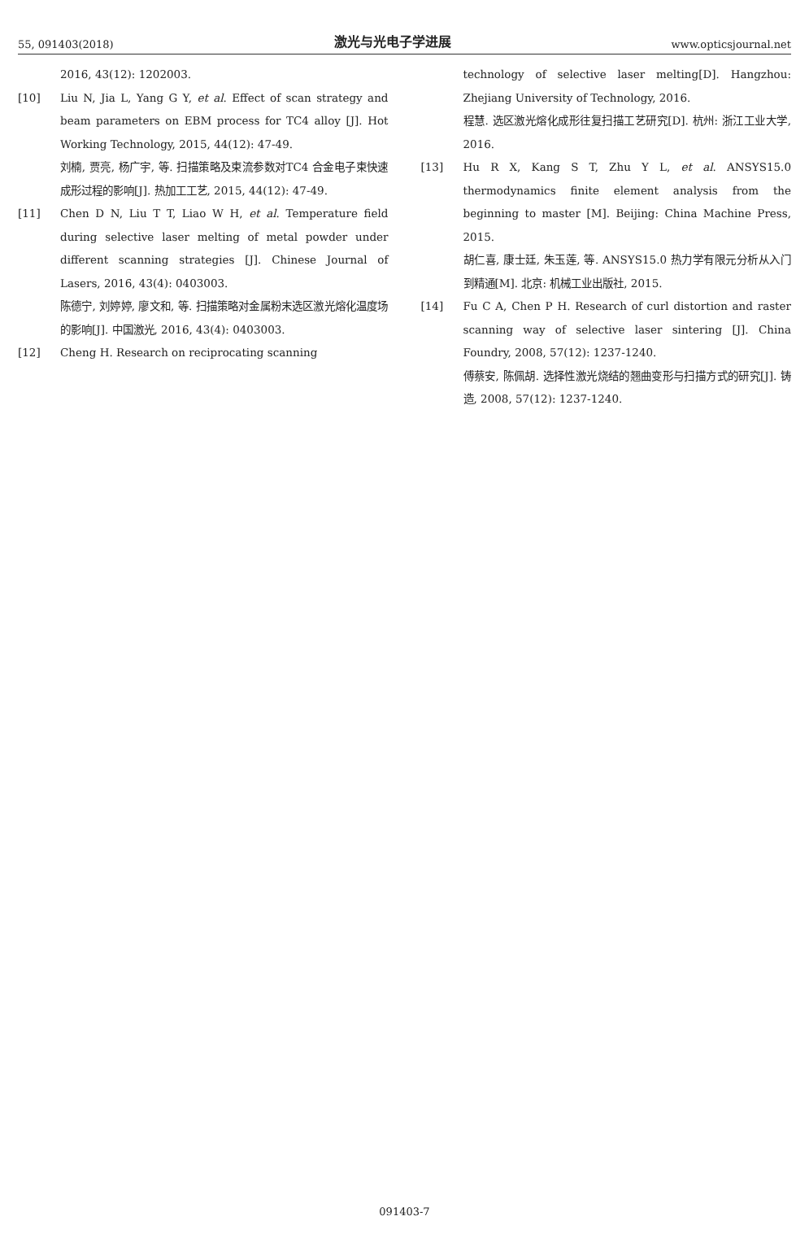55, 091403(2018) 激光与光电子学进展 www.opticsjournal.net
2016, 43(12): 1202003.
[10] Liu N, Jia L, Yang G Y, et al. Effect of scan strategy and beam parameters on EBM process for TC4 alloy [J]. Hot Working Technology, 2015, 44(12): 47-49.
刘楠, 贾亮, 杨广宇, 等. 扫描策略及束流参数对TC4 合金电子束快速成形过程的影响[J]. 热加工工艺, 2015, 44(12): 47-49.
[11] Chen D N, Liu T T, Liao W H, et al. Temperature field during selective laser melting of metal powder under different scanning strategies [J]. Chinese Journal of Lasers, 2016, 43(4): 0403003.
陈德宁, 刘婷婷, 廖文和, 等. 扫描策略对金属粉末选区激光熔化温度场的影响[J]. 中国激光, 2016, 43(4): 0403003.
[12] Cheng H. Research on reciprocating scanning
technology of selective laser melting[D]. Hangzhou: Zhejiang University of Technology, 2016.
程慧. 选区激光熔化成形往复扫描工艺研究[D]. 杭州: 浙江工业大学, 2016.
[13] Hu R X, Kang S T, Zhu Y L, et al. ANSYS15.0 thermodynamics finite element analysis from the beginning to master [M]. Beijing: China Machine Press, 2015.
胡仁喜, 康士廷, 朱玉莲, 等. ANSYS15.0 热力学有限元分析从入门到精通[M]. 北京: 机械工业出版社, 2015.
[14] Fu C A, Chen P H. Research of curl distortion and raster scanning way of selective laser sintering [J]. China Foundry, 2008, 57(12): 1237-1240.
傅蔡安, 陈佩胡. 选择性激光烧结的翘曲变形与扫描方式的研究[J]. 铸造, 2008, 57(12): 1237-1240.
091403-7